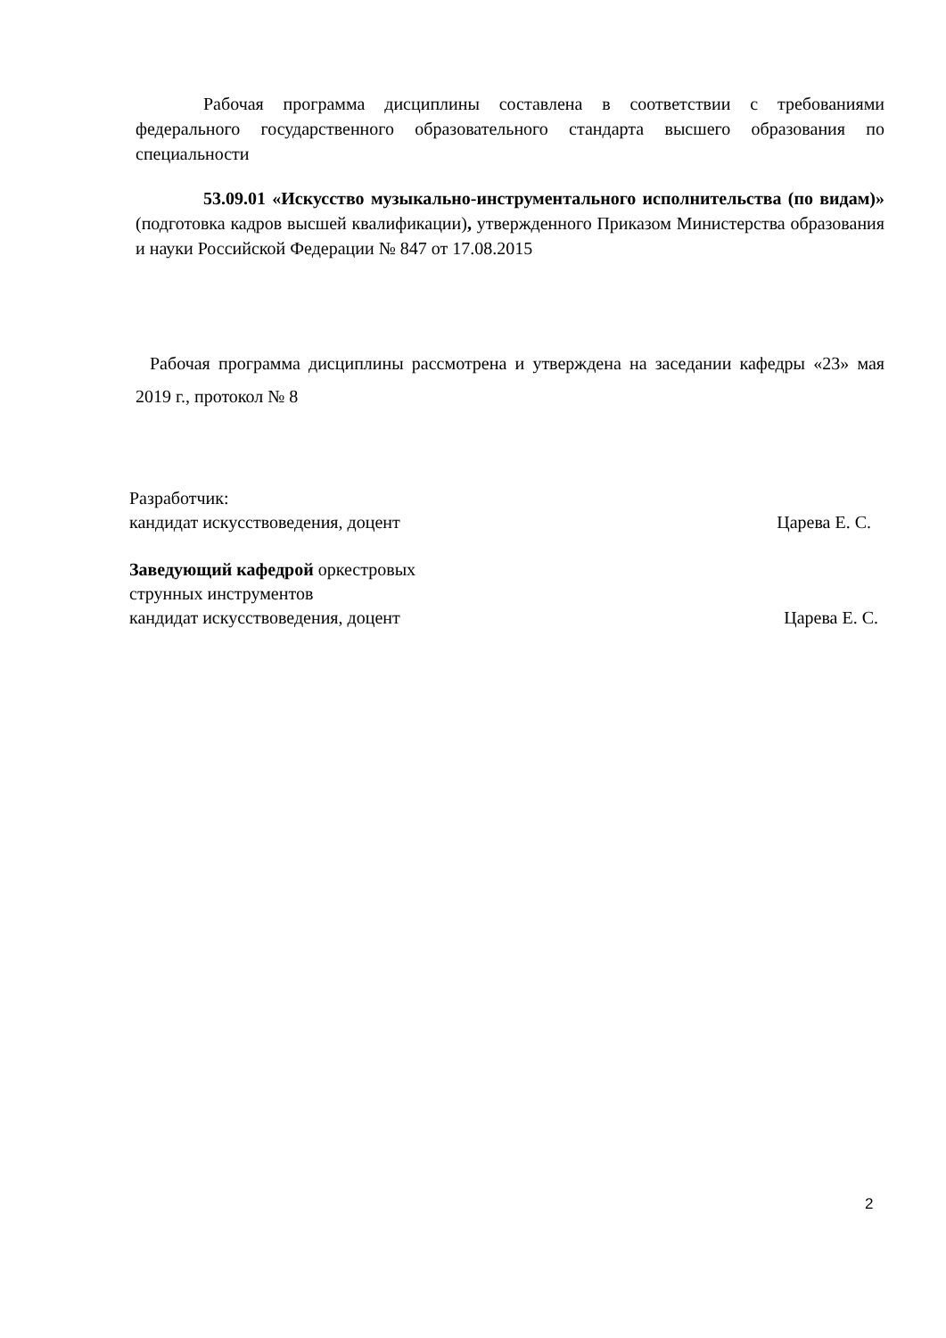Рабочая программа дисциплины составлена в соответствии с требованиями федерального государственного образовательного стандарта высшего образования по специальности
53.09.01 «Искусство музыкально-инструментального исполнительства (по видам)» (подготовка кадров высшей квалификации), утвержденного Приказом Министерства образования и науки Российской Федерации № 847 от 17.08.2015
Рабочая программа дисциплины рассмотрена и утверждена на заседании кафедры «23» мая 2019 г., протокол № 8
Разработчик:
кандидат искусствоведения, доцент Царева Е. С.
Заведующий кафедрой оркестровых
струнных инструментов
кандидат искусствоведения, доцент Царева Е. С.
2